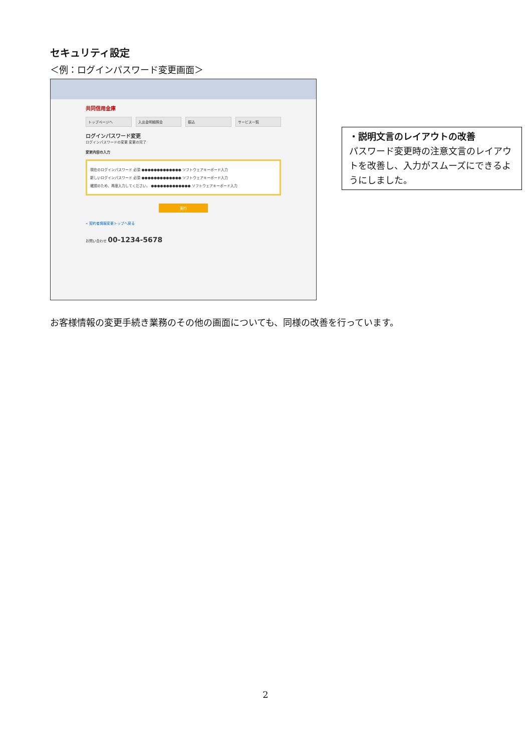セキュリティ設定
＜例：ログインパスワード変更画面＞
共同信用金庫
トップページへ 入出金明細照会 振込 サービス一覧
ログインパスワード変更
ログインパスワードの変更 変更の完了
変更内容の入力
現在のログインパスワード 必須 ●●●●●●●●●●●●● ソフトウェアキーボード入力
新しいログインパスワード 必須 ●●●●●●●●●●●●● ソフトウェアキーボード入力
確認のため、再度入力してください。 ●●●●●●●●●●●●● ソフトウェアキーボード入力
実行
« 契約者情報変更トップへ戻る
お問い合わせ 00-1234-5678
・説明文言のレイアウトの改善
パスワード変更時の注意文言のレイアウトを改善し、入力がスムーズにできるようにしました。
お客様情報の変更手続き業務のその他の画面についても、同様の改善を行っています。
2